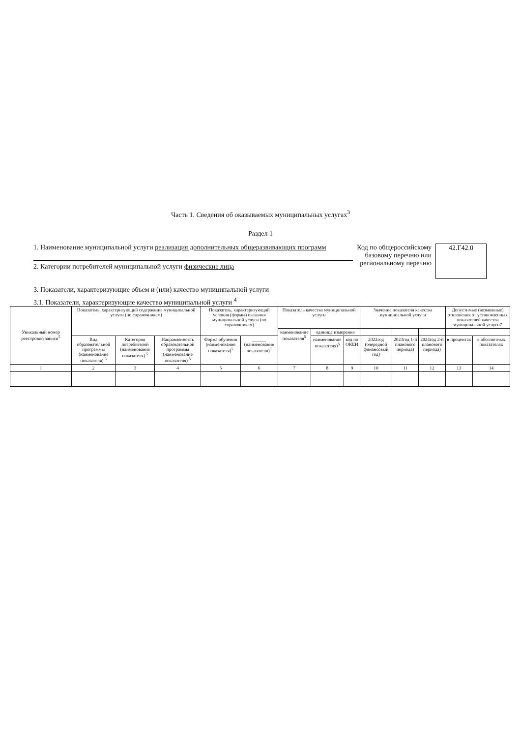Часть 1. Сведения об оказываемых муниципальных услугах<sup>3</sup>
Раздел 1
1. Наименование муниципальной услуги реализация дополнительных общеразвивающих программ
2. Категории потребителей муниципальной услуги физические лица
Код по общероссийскому базовому перечню или региональному перечню
42.Г42.0
3. Показатели, характеризующие объем и (или) качество муниципальной услуги
3.1. Показатели, характеризующие качество муниципальной услуги <sup>4</sup>
| Уникальный номер реестровой записи<sup>5</sup> | Показатель, характеризующий содержание муниципальной услуги (по справочникам) | | | Показатель, характеризующий условия (формы) оказания муниципальной услуги (по справочникам) | | Показатель качества муниципальной услуги | | | Значение показателя качества муниципальной услуги | | | Допустимые (возможные) отклонения от установленных показателей качества муниципальной услуги7 | |
| --- | --- | --- | --- | --- | --- | --- | --- | --- | --- | --- | --- | --- | --- |
| | | | | | | наименование показателя<sup>5</sup> | единица измерения | | | | | | |
| | Вид образовательной программы (наименование показателя) <sup>5</sup> | Категория потребителей (наименование показателя) <sup>5</sup> | Направленность образовательной программы (наименование показателя) <sup>5</sup> | Форма обучения (наименование показателя)<sup>5</sup> | ______ (наименование показателя)<sup>5</sup> | | наименование показателя)<sup>5</sup> | код по ОКЕИ | 2022год (очередной финансовый год) | 2023год 1-й планового периода) | 2024год 2-й планового периода) | в процентах | в абсолютных показателях |
| 1 | 2 | 3 | 4 | 5 | 6 | 7 | 8 | 9 | 10 | 11 | 12 | 13 | 14 |